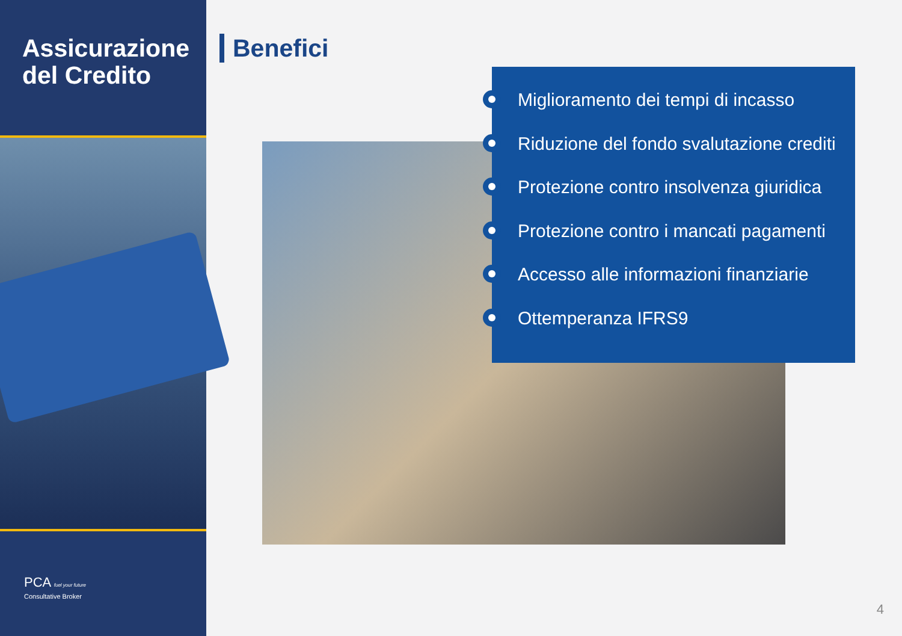Assicurazione del Credito
PCA fuel your future
Consultative Broker
Benefici
Miglioramento dei tempi di incasso
Riduzione del fondo svalutazione crediti
Protezione contro insolvenza giuridica
Protezione contro i mancati pagamenti
Accesso alle informazioni finanziarie
Ottemperanza IFRS9
4